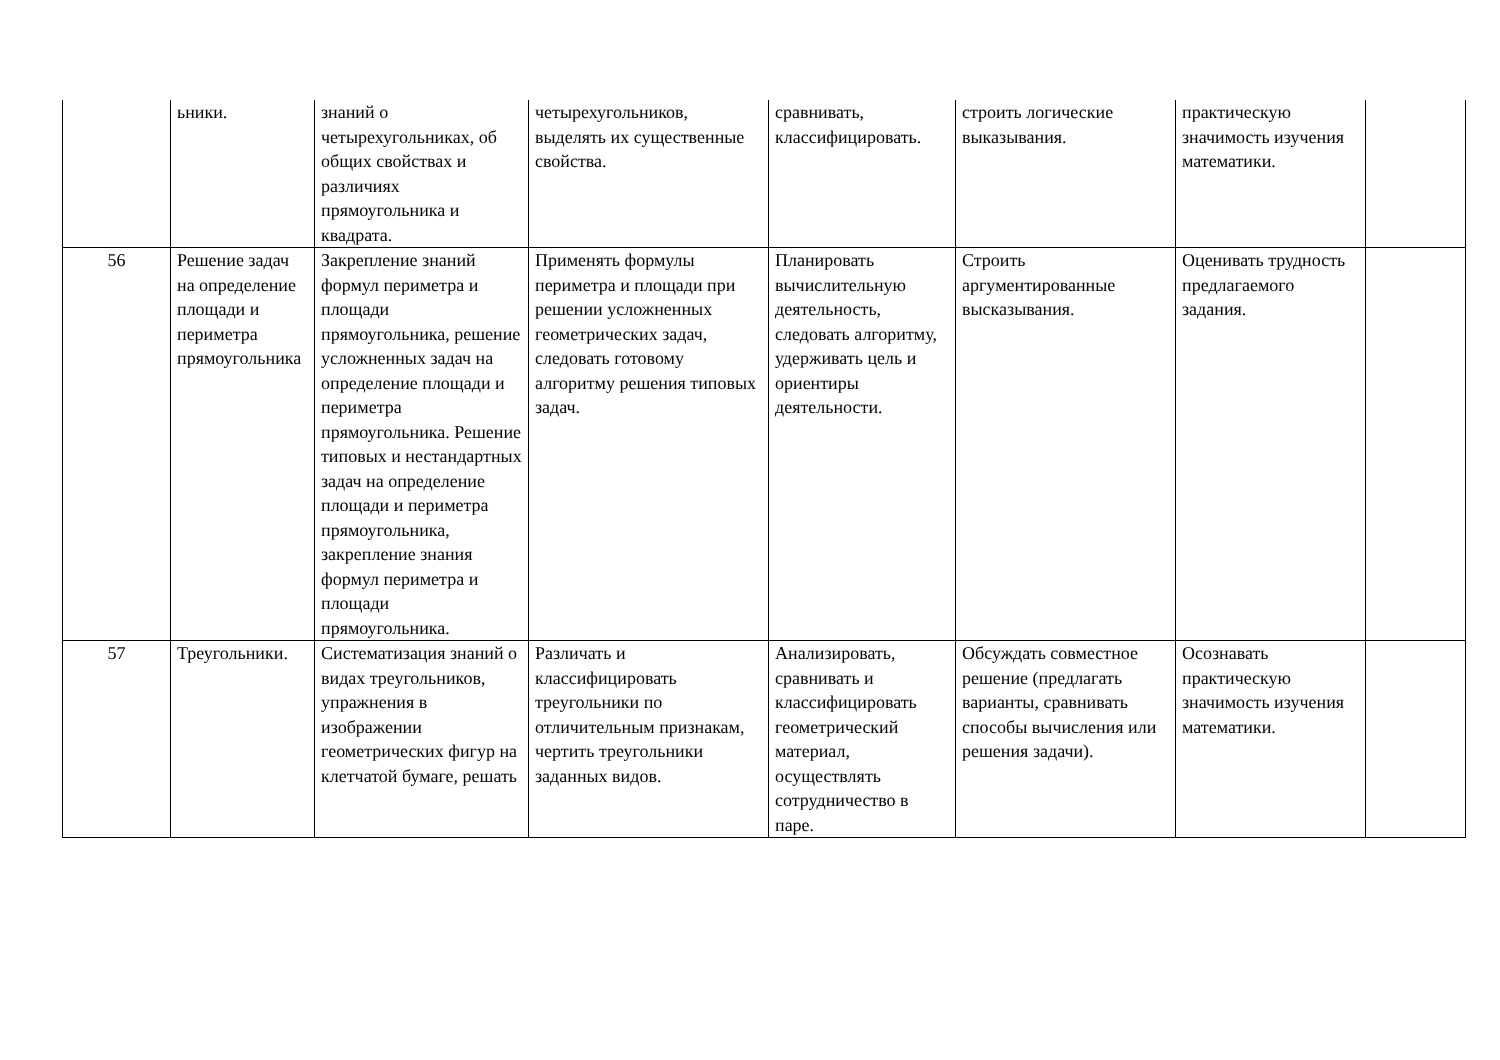| | ьники. | знаний о четырехугольниках, об общих свойствах и различиях прямоугольника и квадрата. | четырехугольников, выделять их существенные свойства. | сравнивать, классифицировать. | строить логические выказывания. | практическую значимость изучения математики. | |
| 56 | Решение задач на определение площади и периметра прямоугольника | Закрепление знаний формул периметра и площади прямоугольника, решение усложненных задач на определение площади и периметра прямоугольника. Решение типовых и нестандартных задач на определение площади и периметра прямоугольника, закрепление знания формул периметра и площади прямоугольника. | Применять формулы периметра и площади при решении усложненных геометрических задач, следовать готовому алгоритму решения типовых задач. | Планировать вычислительную деятельность, следовать алгоритму, удерживать цель и ориентиры деятельности. | Строить аргументированные высказывания. | Оценивать трудность предлагаемого задания. | |
| 57 | Треугольники. | Систематизация знаний о видах треугольников, упражнения в изображении геометрических фигур на клетчатой бумаге, решать | Различать и классифицировать треугольники по отличительным признакам, чертить треугольники заданных видов. | Анализировать, сравнивать и классифицировать геометрический материал, осуществлять сотрудничество в паре. | Обсуждать совместное решение (предлагать варианты, сравнивать способы вычисления или решения задачи). | Осознавать практическую значимость изучения математики. | |